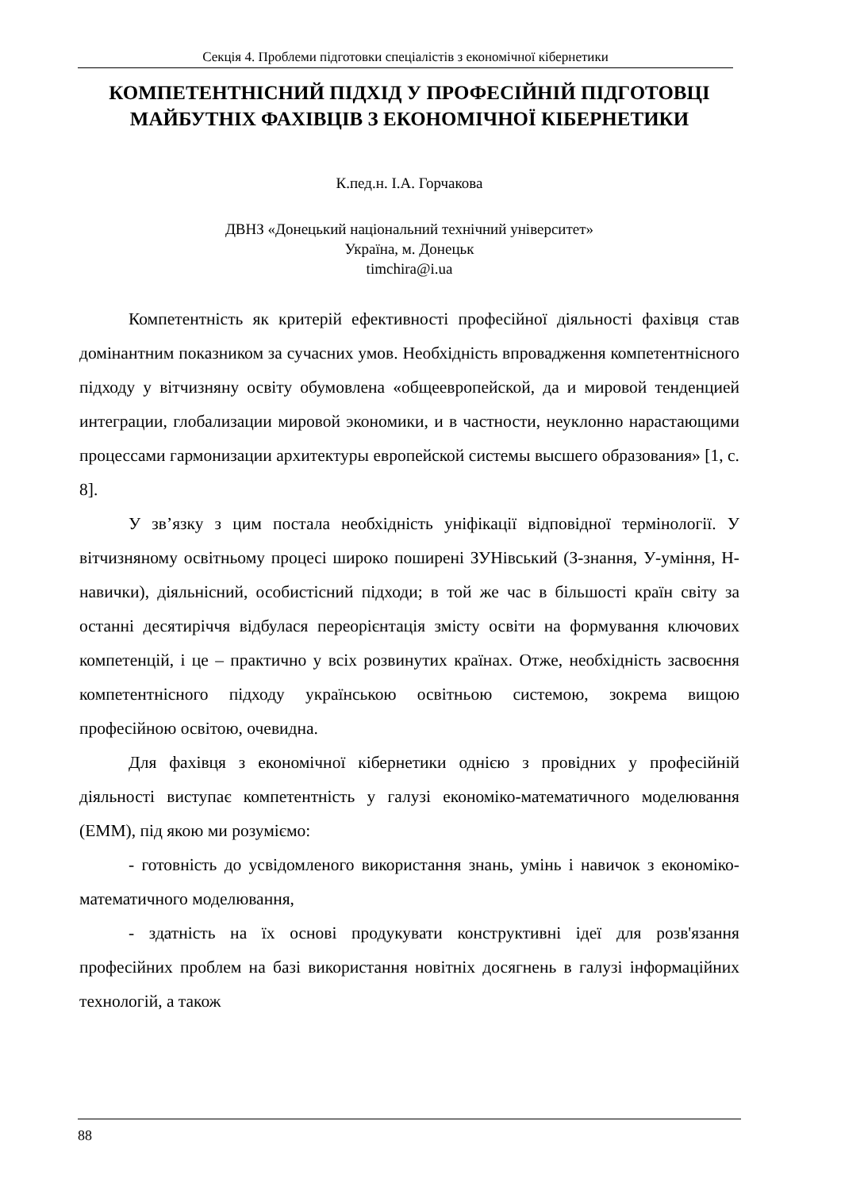Секція 4. Проблеми підготовки спеціалістів з економічної кібернетики
КОМПЕТЕНТНІСНИЙ ПІДХІД У ПРОФЕСІЙНІЙ ПІДГОТОВЦІ МАЙБУТНІХ ФАХІВЦІВ З ЕКОНОМІЧНОЇ КІБЕРНЕТИКИ
К.пед.н. І.А. Горчакова
ДВНЗ «Донецький національний технічний університет»
Україна, м. Донецьк
timchira@i.ua
Компетентність як критерій ефективності професійної діяльності фахівця став домінантним показником за сучасних умов. Необхідність впровадження компетентнісного підходу у вітчизняну освіту обумовлена «общеевропейской, да и мировой тенденцией интеграции, глобализации мировой экономики, и в частности, неуклонно нарастающими процессами гармонизации архитектуры европейской системы высшего образования» [1, с. 8].
У зв’язку з цим постала необхідність уніфікації відповідної термінології. У вітчизняному освітньому процесі широко поширені ЗУНівський (З-знання, У-уміння, Н-навички), діяльнісний, особистісний підходи; в той же час в більшості країн світу за останні десятиріччя відбулася переорієнтація змісту освіти на формування ключових компетенцій, і це – практично у всіх розвинутих країнах. Отже, необхідність засвоєння компетентнісного підходу українською освітньою системою, зокрема вищою професійною освітою, очевидна.
Для фахівця з економічної кібернетики однією з провідних у професійній діяльності виступає компетентність у галузі економіко-математичного моделювання (ЕММ), під якою ми розуміємо:
- готовність до усвідомленого використання знань, умінь і навичок з економіко-математичного моделювання,
- здатність на їх основі продукувати конструктивні ідеї для розв'язання професійних проблем на базі використання новітніх досягнень в галузі інформаційних технологій, а також
88